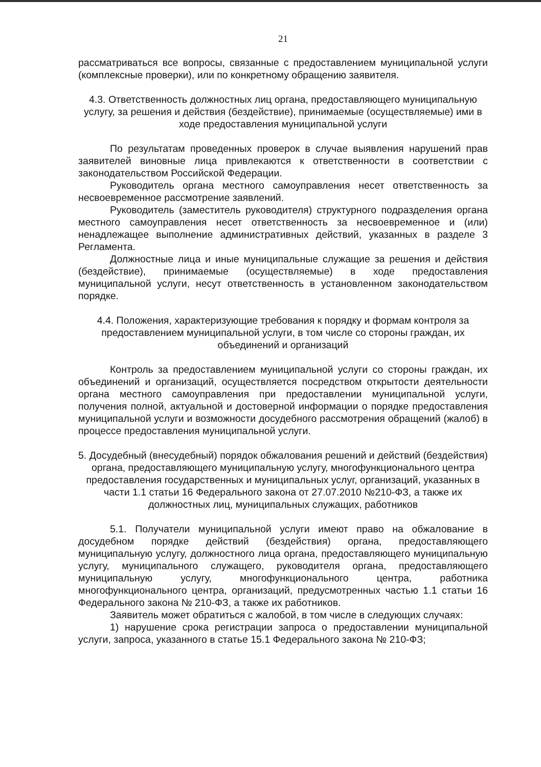21
рассматриваться все вопросы, связанные с предоставлением муниципальной услуги (комплексные проверки), или по конкретному обращению заявителя.
4.3. Ответственность должностных лиц органа, предоставляющего муниципальную услугу, за решения и действия (бездействие), принимаемые (осуществляемые) ими в ходе предоставления муниципальной услуги
По результатам проведенных проверок в случае выявления нарушений прав заявителей виновные лица привлекаются к ответственности в соответствии с законодательством Российской Федерации.
Руководитель органа местного самоуправления несет ответственность за несвоевременное рассмотрение заявлений.
Руководитель (заместитель руководителя) структурного подразделения органа местного самоуправления несет ответственность за несвоевременное и (или) ненадлежащее выполнение административных действий, указанных в разделе 3 Регламента.
Должностные лица и иные муниципальные служащие за решения и действия (бездействие), принимаемые (осуществляемые) в ходе предоставления муниципальной услуги, несут ответственность в установленном законодательством порядке.
4.4. Положения, характеризующие требования к порядку и формам контроля за предоставлением муниципальной услуги, в том числе со стороны граждан, их объединений и организаций
Контроль за предоставлением муниципальной услуги со стороны граждан, их объединений и организаций, осуществляется посредством открытости деятельности органа местного самоуправления при предоставлении муниципальной услуги, получения полной, актуальной и достоверной информации о порядке предоставления муниципальной услуги и возможности досудебного рассмотрения обращений (жалоб) в процессе предоставления муниципальной услуги.
5. Досудебный (внесудебный) порядок обжалования решений и действий (бездействия) органа, предоставляющего муниципальную услугу, многофункционального центра предоставления государственных и муниципальных услуг, организаций, указанных в части 1.1 статьи 16 Федерального закона от 27.07.2010 №210-ФЗ, а также их должностных лиц, муниципальных служащих, работников
5.1. Получатели муниципальной услуги имеют право на обжалование в досудебном порядке действий (бездействия) органа, предоставляющего муниципальную услугу, должностного лица органа, предоставляющего муниципальную услугу, муниципального служащего, руководителя органа, предоставляющего муниципальную услугу, многофункционального центра, работника многофункционального центра, организаций, предусмотренных частью 1.1 статьи 16 Федерального закона № 210-ФЗ, а также их работников.
Заявитель может обратиться с жалобой, в том числе в следующих случаях:
1) нарушение срока регистрации запроса о предоставлении муниципальной услуги, запроса, указанного в статье 15.1 Федерального закона № 210-ФЗ;